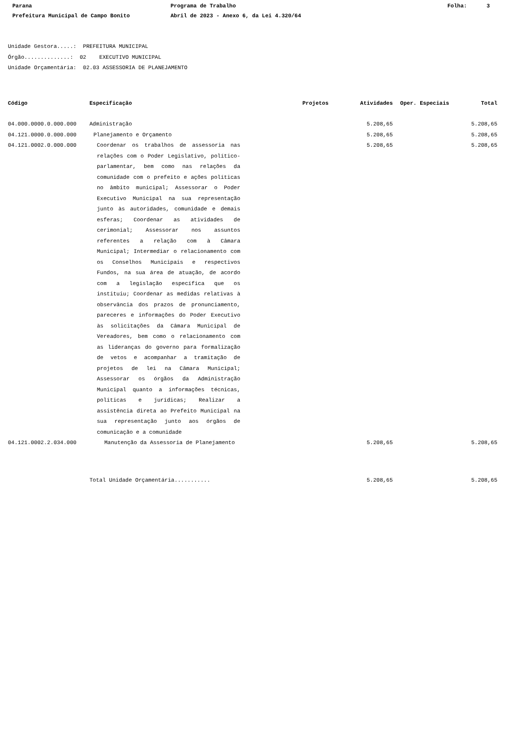Parana
Programa de Trabalho
Folha: 3
Prefeitura Municipal de Campo Bonito
Abril de 2023 - Anexo 6, da Lei 4.320/64
Unidade Gestora.....: PREFEITURA MUNICIPAL Órgão..............: 02 EXECUTIVO MUNICIPAL Unidade Orçamentária: 02.03 ASSESSORIA DE PLANEJAMENTO
| Código | Especificação | Projetos | Atividades | Oper. Especiais | Total |
| --- | --- | --- | --- | --- | --- |
| 04.000.0000.0.000.000 | Administração | | 5.208,65 | | 5.208,65 |
| 04.121.0000.0.000.000 | Planejamento e Orçamento | | 5.208,65 | | 5.208,65 |
| 04.121.0002.0.000.000 | Coordenar os trabalhos de assessoria nas relações com o Poder Legislativo, político-parlamentar, bem como nas relações da comunidade com o prefeito e ações políticas no âmbito municipal; Assessorar o Poder Executivo Municipal na sua representação junto às autoridades, comunidade e demais esferas; Coordenar as atividades de cerimonial; Assessorar nos assuntos referentes a relação com à Câmara Municipal; Intermediar o relacionamento com os Conselhos Municipais e respectivos Fundos, na sua área de atuação, de acordo com a legislação específica que os instituiu; Coordenar as medidas relativas à observância dos prazos de pronunciamento, pareceres e informações do Poder Executivo às solicitações da Câmara Municipal de Vereadores, bem como o relacionamento com as lideranças do governo para formalização de vetos e acompanhar a tramitação de projetos de lei na Câmara Municipal; Assessorar os órgãos da Administração Municipal quanto a informações técnicas, políticas e jurídicas; Realizar a assistência direta ao Prefeito Municipal na sua representação junto aos órgãos de comunicação e a comunidade | | 5.208,65 | | 5.208,65 |
| 04.121.0002.2.034.000 | Manutenção da Assessoria de Planejamento | | 5.208,65 | | 5.208,65 |
| | Total Unidade Orçamentária........... | | 5.208,65 | | 5.208,65 |